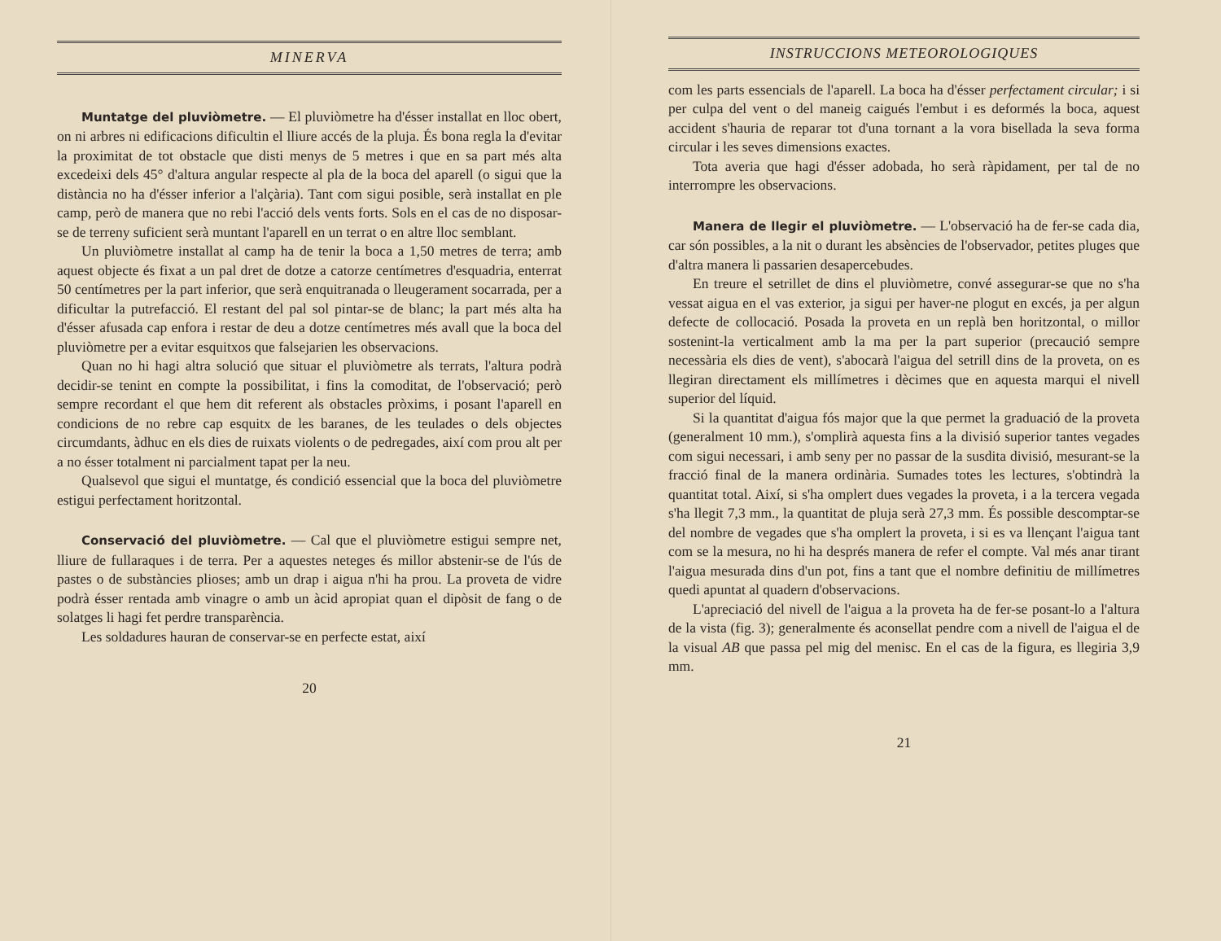MINERVA
Muntatge del pluviòmetre. — El pluviòmetre ha d'ésser installat en lloc obert, on ni arbres ni edificacions dificultin el lliure accés de la pluja. És bona regla la d'evitar la proximitat de tot obstacle que disti menys de 5 metres i que en sa part més alta excedeixi dels 45° d'altura angular respecte al pla de la boca del aparell (o sigui que la distància no ha d'ésser inferior a l'alçària). Tant com sigui posible, serà installat en ple camp, però de manera que no rebi l'acció dels vents forts. Sols en el cas de no disposar-se de terreny suficient serà muntant l'aparell en un terrat o en altre lloc semblant.
Un pluviòmetre installat al camp ha de tenir la boca a 1,50 metres de terra; amb aquest objecte és fixat a un pal dret de dotze a catorze centímetres d'esquadria, enterrat 50 centímetres per la part inferior, que serà enquitranada o lleugerament socarrada, per a dificultar la putrefacció. El restant del pal sol pintar-se de blanc; la part més alta ha d'ésser afusada cap enfora i restar de deu a dotze centímetres més avall que la boca del pluviòmetre per a evitar esquitxos que falsejarien les observacions.
Quan no hi hagi altra solució que situar el pluviòmetre als terrats, l'altura podrà decidir-se tenint en compte la possibilitat, i fins la comoditat, de l'observació; però sempre recordant el que hem dit referent als obstacles pròxims, i posant l'aparell en condicions de no rebre cap esquitx de les baranes, de les teulades o dels objectes circumdants, àdhuc en els dies de ruixats violents o de pedregades, així com prou alt per a no ésser totalment ni parcialment tapat per la neu.
Qualsevol que sigui el muntatge, és condició essencial que la boca del pluviòmetre estigui perfectament horitzontal.
Conservació del pluviòmetre. — Cal que el pluviòmetre estigui sempre net, lliure de fullaraques i de terra. Per a aquestes neteges és millor abstenir-se de l'ús de pastes o de substàncies plioses; amb un drap i aigua n'hi ha prou. La proveta de vidre podrà ésser rentada amb vinagre o amb un àcid apropiat quan el dipòsit de fang o de solatges li hagi fet perdre transparència.
Les soldadures hauran de conservar-se en perfecte estat, així
20
INSTRUCCIONS METEOROLOGIQUES
com les parts essencials de l'aparell. La boca ha d'ésser perfectament circular; i si per culpa del vent o del maneig caigués l'embut i es deformés la boca, aquest accident s'hauria de reparar tot d'una tornant a la vora bisellada la seva forma circular i les seves dimensions exactes.
Tota averia que hagi d'ésser adobada, ho serà ràpidament, per tal de no interrompre les observacions.
Manera de llegir el pluviòmetre. — L'observació ha de fer-se cada dia, car són possibles, a la nit o durant les absències de l'observador, petites pluges que d'altra manera li passarien desapercebudes.
En treure el setrillet de dins el pluviòmetre, convé assegurar-se que no s'ha vessat aigua en el vas exterior, ja sigui per haver-ne plogut en excés, ja per algun defecte de collocació. Posada la proveta en un replà ben horitzontal, o millor sostenint-la verticalment amb la ma per la part superior (precaució sempre necessària els dies de vent), s'abocarà l'aigua del setrill dins de la proveta, on es llegiran directament els millímetres i dècimes que en aquesta marqui el nivell superior del líquid.
Si la quantitat d'aigua fós major que la que permet la graduació de la proveta (generalment 10 mm.), s'omplirà aquesta fins a la divisió superior tantes vegades com sigui necessari, i amb seny per no passar de la susdita divisió, mesurant-se la fracció final de la manera ordinària. Sumades totes les lectures, s'obtindrà la quantitat total. Així, si s'ha omplert dues vegades la proveta, i a la tercera vegada s'ha llegit 7,3 mm., la quantitat de pluja serà 27,3 mm. És possible descomptar-se del nombre de vegades que s'ha omplert la proveta, i si es va llençant l'aigua tant com se la mesura, no hi ha després manera de refer el compte. Val més anar tirant l'aigua mesurada dins d'un pot, fins a tant que el nombre definitiu de millímetres quedi apuntat al quadern d'observacions.
L'apreciació del nivell de l'aigua a la proveta ha de fer-se posant-lo a l'altura de la vista (fig. 3); generalmente és aconsellat pendre com a nivell de l'aigua el de la visual AB que passa pel mig del menisc. En el cas de la figura, es llegiria 3,9 mm.
21